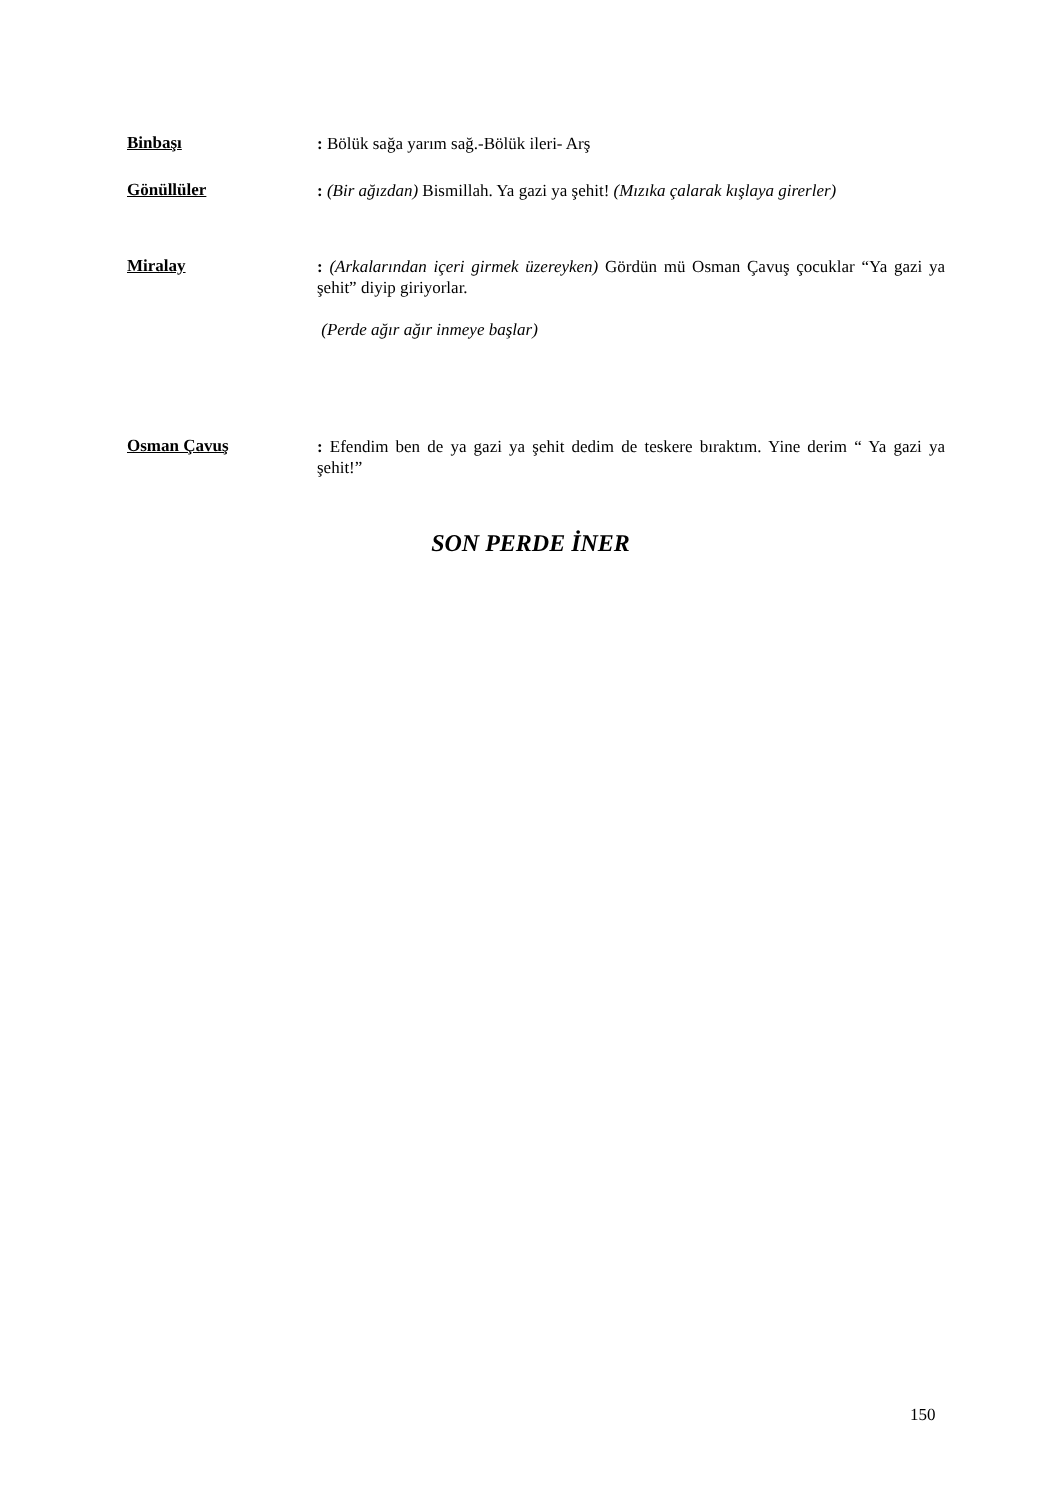Binbaşı
: Bölük sağa yarım sağ.-Bölük ileri- Arş
Gönüllüler
: (Bir ağızdan) Bismillah. Ya gazi ya şehit! (Mızıka çalarak kışlaya girerler)
Miralay
: (Arkalarından içeri girmek üzereyken) Gördün mü Osman Çavuş çocuklar “Ya gazi ya şehit” diyip giriyorlar.
(Perde ağır ağır inmeye başlar)
Osman Çavuş
: Efendim ben de ya gazi ya şehit dedim de teskere bıraktım. Yine derim “ Ya gazi ya şehit!”
SON PERDE İNER
150